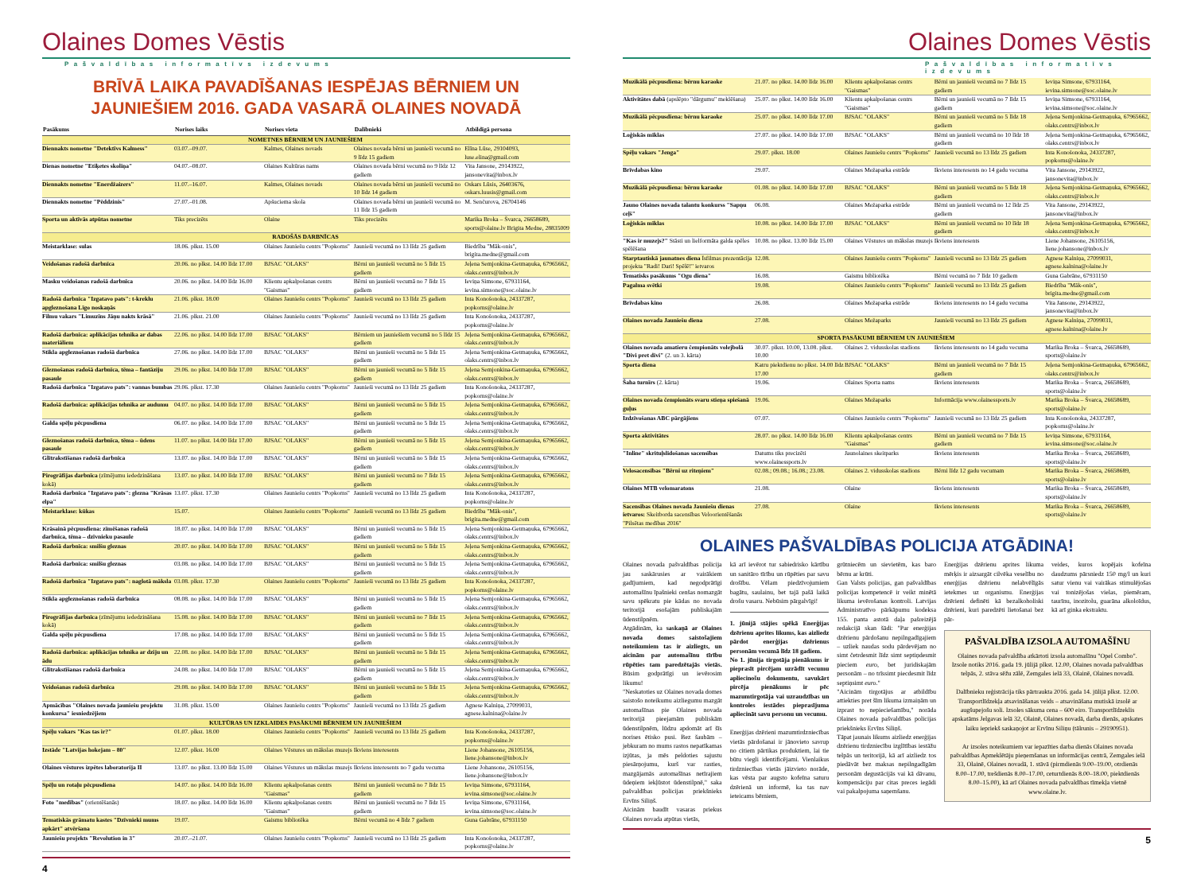Olaines Domes Vēstis
Pašvaldības informatīvs izdevums
BRĪVĀ LAIKA PAVADĪŠANAS IESPĒJAS BĒRNIEM UN JAUNIEŠIEM 2016. GADA VASARĀ OLAINES NOVADĀ
| Pasākums | Norises laiks | Norises vieta | Dalībnieki | Atbildīgā persona |
| --- | --- | --- | --- | --- |
| NOMETNES BĒRNIEM UN JAUNIEŠIEM | | | | |
| Diennakts nometne "Detektīvs Kalmess" | 03.07.–09.07. | Kalmes, Olaines novads | Olaines novada bērni un jaunieši vecumā no 9 līdz 15 gadiem | Elīna Lūse, 29104093, luse.elina@gmail.com |
| Dienas nometne "Etiķetes skoliņa" | 04.07.–08.07. | Olaines Kultūras nams | Olaines novada bērni vecumā no 9 līdz 12 gadiem | Vita Jansone, 29143922, jansonevita@inbox.lv |
| Diennakts nometne "Enerdžaizers" | 11.07.–16.07. | Kalmes, Olaines novads | Olaines novada bērni un jaunieši vecumā no 10 līdz 14 gadiem | Oskars Lūsis, 26403676, oskars.luusis@gmail.com |
| Diennakts nometne "Pēddzinis" | 27.07.–01.08. | Apšuciema skola | Olaines novada bērni un jaunieši vecumā no 11 līdz 15 gadiem | M. Senčurova, 26704146 |
| Sporta un aktīvās atpūtas nometne | Tiks precizēts | Olaine | Tiks precizēts | Marika Broka – Švarca, 26658689, sports@olaine.lv Brigita Medne, 28835009 |
| RADOŠĀS DARBNĪCAS | | | | |
| Meistarklase: sulas | 18.06. plkst. 15.00 | Olaines Jauniešu centrs "Popkorns" | Jaunieši vecumā no 13 līdz 25 gadiem | Biedrība "Māk-onis", brigita.medne@gmail.com |
| Veidošanas radošā darbnīca | 20.06. no plkst. 14.00 līdz 17.00 | BJSAC "OLAKS" | Bērni un jaunieši vecumā no 5 līdz 15 gadiem | Jeļena Semjonkina-Getmaņuka, 67965662, olaks.centrs@inbox.lv |
| Masku veidošanas radošā darbnīca | 20.06. no plkst. 14.00 līdz 16.00 | Klientu apkalpošanas centrs "Gaismas" | Bērni un jaunieši vecumā no 7 līdz 15 gadiem | Ieviņa Simsone, 67931164, ievina.simsone@soc.olaine.lv |
| Radošā darbnīca "Izgatavo pats": t-kreklu apgleznošana Līgo noskaņās | 21.06. plkst. 18.00 | Olaines Jauniešu centrs "Popkorns" | Jaunieši vecumā no 13 līdz 25 gadiem | Inta Konošonoka, 24337287, popkorns@olaine.lv |
| Filmu vakars "Limuzīns Jāņu nakts krāsā" | 21.06. plkst. 21.00 | Olaines Jauniešu centrs "Popkorns" | Jaunieši vecumā no 13 līdz 25 gadiem | Inta Konošonoka, 24337287, popkorns@olaine.lv |
| Radošā darbnīca: aplikācijas tehnika ar dabas materiāliem | 22.06. no plkst. 14.00 līdz 17.00 | BJSAC "OLAKS" | Bērniem un jauniešiem vecumā no 5 līdz 15 gadiem | Jeļena Semjonkina-Getmaņuka, 67965662, olaks.centrs@inbox.lv |
| Stikla apgleznošanas radošā darbnīca | 27.06. no plkst. 14.00 līdz 17.00 | BJSAC "OLAKS" | Bērni un jaunieši vecumā no 5 līdz 15 gadiem | Jeļena Semjonkina-Getmaņuka, 67965662, olaks.centrs@inbox.lv |
| Gleznošanas radošā darbnīca, tēma – fantāziju pasaule | 29.06. no plkst. 14.00 līdz 17.00 | BJSAC "OLAKS" | Bērni un jaunieši vecumā no 5 līdz 15 gadiem | Jeļena Semjonkina-Getmaņuka, 67965662, olaks.centrs@inbox.lv |
| Radošā darbnīca "Izgatavo pats": vannas bumbas | 29.06. plkst. 17.30 | Olaines Jauniešu centrs "Popkorns" | Jaunieši vecumā no 13 līdz 25 gadiem | Inta Konošonoka, 24337287, popkorns@olaine.lv |
| Radošā darbnīca: aplikācijas tehnika ar audumu | 04.07. no plkst. 14.00 līdz 17.00 | BJSAC "OLAKS" | Bērni un jaunieši vecumā no 5 līdz 15 gadiem | Jeļena Semjonkina-Getmaņuka, 67965662, olaks.centrs@inbox.lv |
| Galda spēļu pēcpusdiena | 06.07. no plkst. 14.00 līdz 17.00 | BJSAC "OLAKS" | Bērni un jaunieši vecumā no 5 līdz 15 gadiem | Jeļena Semjonkina-Getmaņuka, 67965662, olaks.centrs@inbox.lv |
| Gleznošanas radošā darbnīca, tēma – ūdens pasaule | 11.07. no plkst. 14.00 līdz 17.00 | BJSAC "OLAKS" | Bērni un jaunieši vecumā no 5 līdz 15 gadiem | Jeļena Semjonkina-Getmaņuka, 67965662, olaks.centrs@inbox.lv |
| Glītrakstīšanas radošā darbnīca | 13.07. no plkst. 14.00 līdz 17.00 | BJSAC "OLAKS" | Bērni un jaunieši vecumā no 5 līdz 15 gadiem | Jeļena Semjonkina-Getmaņuka, 67965662, olaks.centrs@inbox.lv |
| Pirogrāfijas darbnīca (zīmējumu iededzināšana kokā) | 13.07. no plkst. 14.00 līdz 17.00 | BJSAC "OLAKS" | Bērni un jaunieši vecumā no 7 līdz 15 gadiem | Jeļena Semjonkina-Getmaņuka, 67965662, olaks.centrs@inbox.lv |
| Radošā darbnīca "Izgatavo pats": glezna "Krāsas elpa" | 13.07. plkst. 17.30 | Olaines Jauniešu centrs "Popkorns" | Jaunieši vecumā no 13 līdz 25 gadiem | Inta Konošonoka, 24337287, popkorns@olaine.lv |
| Meistarklase: kūkas | 15.07. | Olaines Jauniešu centrs "Popkorns" | Jaunieši vecumā no 13 līdz 25 gadiem | Biedrība "Māk-onis", brigita.medne@gmail.com |
| Krāsainā pēcpusdiena: zīmēšanas radošā darbnīca, tēma – dzīvnieku pasaule | 18.07. no plkst. 14.00 līdz 17.00 | BJSAC "OLAKS" | Bērni un jaunieši vecumā no 5 līdz 15 gadiem | Jeļena Semjonkina-Getmaņuka, 67965662, olaks.centrs@inbox.lv |
| Radošā darbnīca: smilšu gleznas | 20.07. no plkst. 14.00 līdz 17.00 | BJSAC "OLAKS" | Bērni un jaunieši vecumā no 5 līdz 15 gadiem | Jeļena Semjonkina-Getmaņuka, 67965662, olaks.centrs@inbox.lv |
| Radošā darbnīca: smilšu gleznas | 03.08. no plkst. 14.00 līdz 17.00 | BJSAC "OLAKS" | Bērni un jaunieši vecumā no 5 līdz 15 gadiem | Jeļena Semjonkina-Getmaņuka, 67965662, olaks.centrs@inbox.lv |
| Radošā darbnīca "Izgatavo pats": naglotā māksla | 03.08. plkst. 17.30 | Olaines Jauniešu centrs "Popkorns" | Jaunieši vecumā no 13 līdz 25 gadiem | Inta Konošonoka, 24337287, popkorns@olaine.lv |
| Stikla apgleznošanas radošā darbnīca | 08.08. no plkst. 14.00 līdz 17.00 | BJSAC "OLAKS" | Bērni un jaunieši vecumā no 5 līdz 15 gadiem | Jeļena Semjonkina-Getmaņuka, 67965662, olaks.centrs@inbox.lv |
| Pirogrāfijas darbnīca (zīmējumu iededzināšana kokā) | 15.08. no plkst. 14.00 līdz 17.00 | BJSAC "OLAKS" | Bērni un jaunieši vecumā no 7 līdz 15 gadiem | Jeļena Semjonkina-Getmaņuka, 67965662, olaks.centrs@inbox.lv |
| Galda spēļu pēcpusdiena | 17.08. no plkst. 14.00 līdz 17.00 | BJSAC "OLAKS" | Bērni un jaunieši vecumā no 5 līdz 15 gadiem | Jeļena Semjonkina-Getmaņuka, 67965662, olaks.centrs@inbox.lv |
| Radošā darbnīca: aplikācijas tehnika ar dziju un ādu | 22.08. no plkst. 14.00 līdz 17.00 | BJSAC "OLAKS" | Bērni un jaunieši vecumā no 5 līdz 15 gadiem | Jeļena Semjonkina-Getmaņuka, 67965662, olaks.centrs@inbox.lv |
| Glītrakstīšanas radošā darbnīca | 24.08. no plkst. 14.00 līdz 17.00 | BJSAC "OLAKS" | Bērni un jaunieši vecumā no 5 līdz 15 gadiem | Jeļena Semjonkina-Getmaņuka, 67965662, olaks.centrs@inbox.lv |
| Veidošanas radošā darbnīca | 29.08. no plkst. 14.00 līdz 17.00 | BJSAC "OLAKS" | Bērni un jaunieši vecumā no 5 līdz 15 gadiem | Jeļena Semjonkina-Getmaņuka, 67965662, olaks.centrs@inbox.lv |
| Apmācības "Olaines novada jauniešu projektu konkursa" iesniedzējiem | 31.08. plkst. 15.00 | Olaines Jauniešu centrs "Popkorns" | Jaunieši vecumā no 13 līdz 25 gadiem | Agnese Kalniņa, 27099031, agnese.kalnina@olaine.lv |
| KULTŪRAS UN IZKLAIDES PASĀKUMI BĒRNIEM UN JAUNIEŠIEM | | | | |
| Spēļu vakars "Kas tas ir?" | 01.07. plkst. 18.00 | Olaines Jauniešu centrs "Popkorns" | Jaunieši vecumā no 13 līdz 25 gadiem | Inta Konošonoka, 24337287, popkorns@olaine.lv |
| Izstāde "Latvijas hokejam – 80" | 12.07. plkst. 16.00 | Olaines Vēstures un mākslas muzejs | Ikviens interesents | Liene Johansone, 26105156, liene.johansone@inbox.lv |
| Olaines vēstures izpētes laboratorija II | 13.07. no plkst. 13.00 līdz 15.00 | Olaines Vēstures un mākslas muzejs | Ikviens interesents no 7 gadu vecuma | Liene Johansone, 26105156, liene.johansone@inbox.lv |
| Spēļu un rotaļu pēcpusdiena | 14.07. no plkst. 14.00 līdz 16.00 | Klientu apkalpošanas centrs "Gaismas" | Bērni un jaunieši vecumā no 7 līdz 15 gadiem | Ieviņa Simsone, 67931164, ievina.simsone@soc.olaine.lv |
| Foto "medības" (orientēšanās) | 18.07. no plkst. 14.00 līdz 16.00 | Klientu apkalpošanas centrs "Gaismas" | Bērni un jaunieši vecumā no 7 līdz 15 gadiem | Ieviņa Simsone, 67931164, ievina.simsone@soc.olaine.lv |
| Tematiskās grāmatu kastes "Dzīvnieki mums apkārt" atvēršana | 19.07. | Gaismu bibliotēka | Bērni vecumā no 4 līdz 7 gadiem | Guna Gabrāne, 67931150 |
| Jauniešu projekts "Revolution in 3" | 20.07.–21.07. | Olaines Jauniešu centrs "Popkorns" | Jaunieši vecumā no 13 līdz 25 gadiem | Inta Konošonoka, 24337287, popkorns@olaine.lv |
4
Olaines Domes Vēstis
Pašvaldības informatīvs izdevums
| Muzikālā pēcpusdiena: bērnu karaoke | 21.07. no plkst. 14.00 līdz 16.00 | Klientu apkalpošanas centrs "Gaismas" | Bērni un jaunieši vecumā no 7 līdz 15 gadiem | Ieviņa Simsone, 67931164, ievina.simsone@soc.olaine.lv |
| Aktivitātes dabā (apslēpto "dārgumu" meklēšana) | 25.07. no plkst. 14.00 līdz 16.00 | Klientu apkalpošanas centrs "Gaismas" | Bērni un jaunieši vecumā no 7 līdz 15 gadiem | Ieviņa Simsone, 67931164, ievina.simsone@soc.olaine.lv |
| Muzikālā pēcpusdiena: bērnu karaoke | 25.07. no plkst. 14.00 līdz 17.00 | BJSAC "OLAKS" | Bērni un jaunieši vecumā no 5 līdz 18 gadiem | Jeļena Semjonkina-Getmaņuka, 67965662, olaks.centrs@inbox.lv |
| Loģiskās mīklas | 27.07. no plkst. 14.00 līdz 17.00 | BJSAC "OLAKS" | Bērni un jaunieši vecumā no 10 līdz 18 gadiem | Jeļena Semjonkina-Getmaņuka, 67965662, olaks.centrs@inbox.lv |
| Spēļu vakars "Jenga" | 29.07. plkst. 18.00 | Olaines Jauniešu centrs "Popkorns" | Jaunieši vecumā no 13 līdz 25 gadiem | Inta Konošonoka, 24337287, popkorns@olaine.lv |
| Brīvdabas kino | 29.07. | Olaines Mežaparka estrāde | Ikviens interesents no 14 gadu vecuma | Vita Jansone, 29143922, jansonevita@inbox.lv |
| Muzikālā pēcpusdiena: bērnu karaoke | 01.08. no plkst. 14.00 līdz 17.00 | BJSAC "OLAKS" | Bērni un jaunieši vecumā no 5 līdz 18 gadiem | Jeļena Semjonkina-Getmaņuka, 67965662, olaks.centrs@inbox.lv |
| Jauno Olaines novada talantu konkurss "Sapņu ceļš" | 06.08. | Olaines Mežaparka estrāde | Bērni un jaunieši vecumā no 12 līdz 25 gadiem | Vita Jansone, 29143922, jansonevita@inbox.lv |
| Loģiskās mīklas | 10.08. no plkst. 14.00 līdz 17.00 | BJSAC "OLAKS" | Bērni un jaunieši vecumā no 10 līdz 18 gadiem | Jeļena Semjonkina-Getmaņuka, 67965662, olaks.centrs@inbox.lv |
| "Kas ir muzejs?" Stāsti un lielformāta galda spēles spēlēšana | 10.08. no plkst. 13.00 līdz 15.00 | Olaines Vēstures un mākslas muzejs | Ikviens interesents | Liene Johansone, 26105156, liene.johansone@inbox.lv |
| Starptautiskā jaunatnes diena Īsfilmas prezentācija projekta "Radi! Dari! Spēlē!" ietvaros | 12.08. | Olaines Jauniešu centrs "Popkorns" | Jaunieši vecumā no 13 līdz 25 gadiem | Agnese Kalniņa, 27099031, agnese.kalnina@olaine.lv |
| Tematisks pasākums "Ogu diena" | 16.08. | Gaismu bibliotēka | Bērni vecumā no 7 līdz 10 gadiem | Guna Gabrāne, 67931150 |
| Pagalma svētki | 19.08. | Olaines Jauniešu centrs "Popkorns" | Jaunieši vecumā no 13 līdz 25 gadiem | Biedrība "Māk-onis", brigita.medne@gmail.com |
| Brīvdabas kino | 26.08. | Olaines Mežaparka estrāde | Ikviens interesents no 14 gadu vecuma | Vita Jansone, 29143922, jansonevita@inbox.lv |
| Olaines novada Jauniešu diena | 27.08. | Olaines Mežaparks | Jaunieši vecumā no 13 līdz 25 gadiem | Agnese Kalniņa, 27099031, agnese.kalnina@olaine.lv |
| SPORTA PASĀKUMI BĒRNIEM UN JAUNIEŠIEM | | | | |
| Olaines novada amatieru čempionāts volejbolā "Divi pret divi" (2. un 3. kārta) | 30.07. plkst. 10.00, 13.08. plkst. 10.00 | Olaines 2. vidusskolas stadions | Ikviens interesents no 14 gadu vecuma | Marika Broka – Švarca, 26658689, sports@olaine.lv |
| Sporta diena | Katru piektdienu no plkst. 14.00 līdz 17.00 | BJSAC "OLAKS" | Bērni un jaunieši vecumā no 7 līdz 15 gadiem | Jeļena Semjonkina-Getmaņuka, 67965662, olaks.centrs@inbox.lv |
| Šaha turnīrs (2. kārta) | 19.06. | Olaines Sporta nams | Ikviens interesents | Marika Broka – Švarca, 26658689, sports@olaine.lv |
| Olaines novada čempionāts svaru stieņa spiešanā guļus | 19.06. | Olaines Mežaparks | Informācija www.olainessports.lv | Marika Broka – Švarca, 26658689, sports@olaine.lv |
| Izdzīvošanas ABC pārgājiens | 07.07. | Olaines Jauniešu centrs "Popkorns" | Jaunieši vecumā no 13 līdz 25 gadiem | Inta Konošonoka, 24337287, popkorns@olaine.lv |
| Sporta aktivitātes | 28.07. no plkst. 14.00 līdz 16.00 | Klientu apkalpošanas centrs "Gaismas" | Bērni un jaunieši vecumā no 7 līdz 15 gadiem | Ieviņa Simsone, 67931164, ievina.simsone@soc.olaine.lv |
| "Inline" skrituļslidošanas sacensības | Datums tiks precizēti www.olainessports.lv | Jaunolaines skeitparks | Ikviens interesents | Marika Broka – Švarca, 26658689, sports@olaine.lv |
| Velosacensības "Bērni uz riteņiem" | 02.08.; 09.08.; 16.08.; 23.08. | Olaines 2. vidusskolas stadions | Bērni līdz 12 gadu vecumam | Marika Broka – Švarca, 26658689, sports@olaine.lv |
| Olaines MTB velomaratons | 21.08. | Olaine | Ikviens interesents | Marika Broka – Švarca, 26658689, sports@olaine.lv |
| Sacensības Olaines novada Jauniešu dienas ietvaros: Skeitborda sacensības Veloorientēšanās "Pilsētas medības 2016" | 27.08. | Olaine | Ikviens interesents | Marika Broka – Švarca, 26658689, sports@olaine.lv |
OLAINES PAŠVALDĪBAS POLICIJA ATGĀDINA!
Olaines novada pašvaldības policija jau saskārusies ar vairākiem gadījumiem, kad negodprātīgi automašīnu īpašnieki cenšas nomazgāt savu spēkratu pie kādas no novada teritorijā esošajām publiskajām ūdenstilpnēm.
Atgādinām, ka saskaņā ar Olaines novada domes saistošajiem noteikumiem tas ir aizliegts, un aicinām par automašīnu tīrību rūpēties tam paredzētajās vietās. Būsim godprātīgi un ievērosim likumu!
"Neskatoties uz Olaines novada domes saistošo noteikumu aizliegumu mazgāt automašīnas pie Olaines novada teritorijā pieejamām publiskām ūdenstilpnēm, lūdzu apdomāt arī šīs norises ētisko pusi. Bez šaubām – jebkuram no mums rastos nepatīkamas izjūtas, ja mēs peldoties sajustu piesārņojumu, kurš var rasties, mazgājamās automašīnas netīrajiem ūdeņiem iekļūstot ūdenstilpnē," saka pašvaldības policijas priekšnieks Ervīns Siliņš.
Aicinām baudīt vasaras priekus Olaines novada atpūtas vietās,
kā arī ievērot tur sabiedrisko kārtību un sanitāro tīrību un rūpēties par savu drošību. Vēlam piedzīvojumiem bagātu, saulainu, bet tajā pašā laikā drošu vasaru. Nebūsim pārgalvīgi!
1. jūnijā stājies spēkā Enerģijas dzērienu aprites likums, kas aizliedz pārdot enerģijas dzērienus personām vecumā līdz 18 gadiem.
No 1. jūnija tirgotāja pienākums ir pieprasīt pircējam uzrādīt vecumu apliecinošu dokumentu, savukārt pircēja pienākums ir pēc mazumtirgotāja vai uzraudzības un kontroles iestādes pieprasījuma apliecināt savu personu un vecumu.
Enerģijas dzērieni mazumtirdzniecības vietās pārdošanai ir jānovieto savrup no citiem pārtikas produktiem, lai tie būtu viegli identificējami. Vienlaikus tirdzniecības vietās jāizvieto norāde, kas vēsta par augsto kofeīna saturu dzērienā un informē, ka tas nav ieteicams bērniem,
grūtniecēm un sievietēm, kas baro bērnu ar krūti.
Gan Valsts policijas, gan pašvaldības policijas kompetencē ir veikt minētā likuma ievērošanas kontroli. Latvijas Administratīvo pārkāpumu kodeksa 155. panta astotā daļa pašreizējā redakcijā skan šādi: "Par enerģijas dzērienu pārdošanu nepilngadīgajiem – uzliek naudas sodu pārdevējam no simt četrdesmit līdz simt septiņdesmit pieciem euro, bet juridiskajām personām – no trīssimt piecdesmit līdz septiņsimt euro."
"Aicinām tirgotājus ar atbildību attiekties pret šīm likuma izmaiņām un izprast to nepieciešamību," norāda Olaines novada pašvaldības policijas priekšnieks Ervīns Siliņš.
Tāpat jaunais likums aizliedz enerģijas dzērienu tirdzniecību izglītības iestāžu telpās un teritorijā, kā arī aizliedz tos piedāvāt bez maksas nepilngadīgām personām degustācijās vai kā dāvanu, kompensāciju par citas preces iegādi vai pakalpojuma saņemšanu.
Enerģijas dzērienu aprites likuma mērķis ir aizsargāt cilvēka veselību no enerģijas dzērienu nelabvēlīgās ietekmes uz organismu. Enerģijas dzērieni definēti kā bezalkoholiski dzērieni, kuri paredzēti lietošanai bez pār-
veides, kuros kopējais kofeīna daudzums pārsniedz 150 mg/l un kuri satur vienu vai vairākas stimulējošas vai tonizējošas vielas, piemēram, taurīnu, inozitolu, guarāna alkoloīdus, kā arī ginka ekstraktu.
PAŠVALDĪBA IZSOLA AUTOMAŠĪNU
Olaines novada pašvaldība atkārtoti izsola automašīnu "Opel Combo". Izsole notiks 2016. gada 19. jūlijā plkst. 12.00, Olaines novada pašvaldības telpās, 2. stāva sēžu zālē, Zemgales ielā 33, Olainē, Olaines novadā.
Dalībnieku reģistrācija tiks pārtraukta 2016. gada 14. jūlijā plkst. 12.00. Transportlīdzekļa atsavināšanas veids – atsavināšana mutiskā izsolē ar augšupejošu soli. Izsoles sākuma cena – 600 eiro. Transportlīdzeklis apskatāms Jelgavas ielā 32, Olainē, Olaines novadā, darba dienās, apskates laiku iepriekš saskaņojot ar Ervīnu Siliņu (tālrunis – 29190951).
Ar izsoles noteikumiem var iepazīties darba dienās Olaines novada pašvaldības Apmeklētāju pieņemšanas un informācijas centrā, Zemgales ielā 33, Olainē, Olaines novadā, 1. stāvā (pirmdienās 9.00–19.00, otrdienās 8.00–17.00, trešdienās 8.00–17.00, ceturtdienās 8.00–18.00, piektdienās 8.00–15.00), kā arī Olaines novada pašvaldības tīmekļa vietnē www.olaine.lv.
5